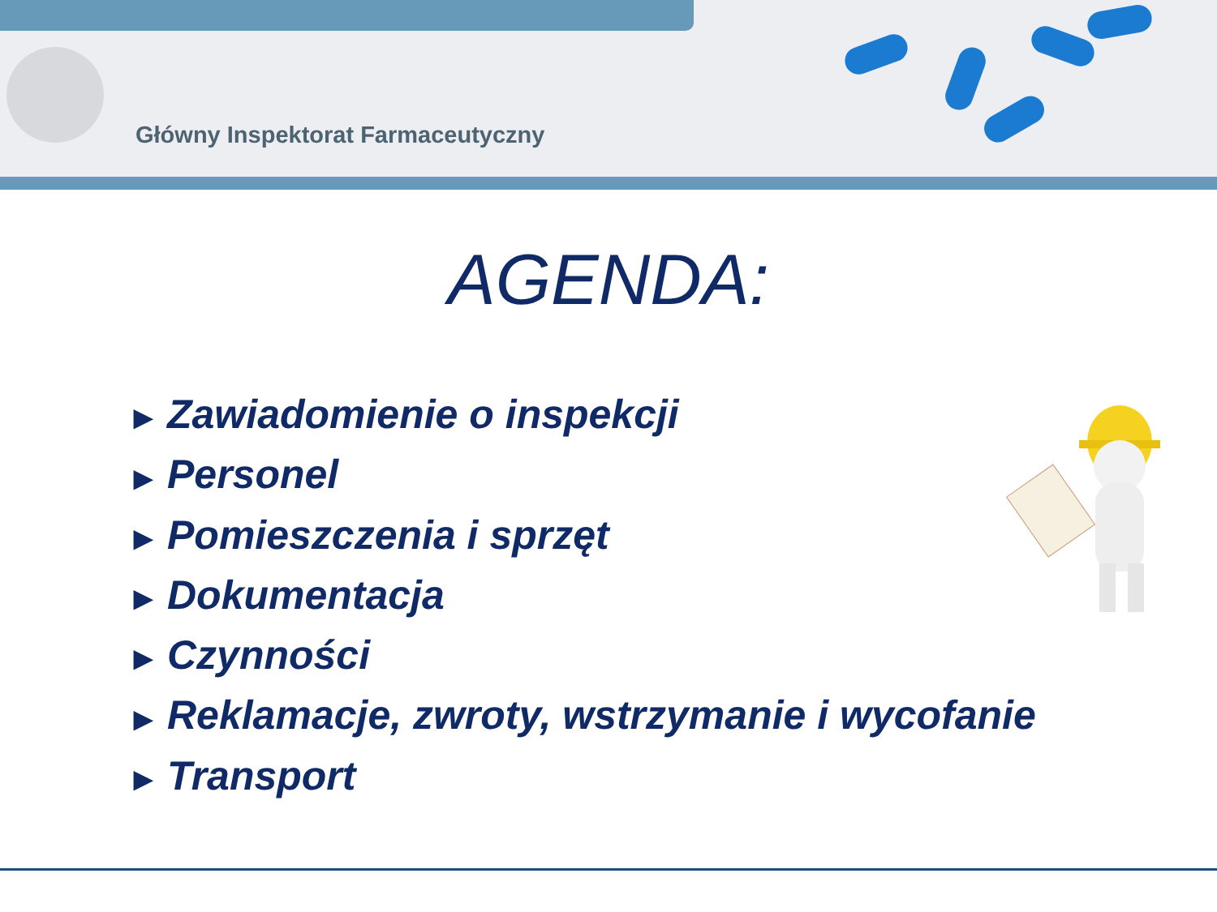Główny Inspektorat Farmaceutyczny
AGENDA:
▶ Zawiadomienie o inspekcji
▶ Personel
▶ Pomieszczenia i sprzęt
▶ Dokumentacja
▶ Czynności
▶ Reklamacje, zwroty, wstrzymanie i wycofanie
▶ Transport